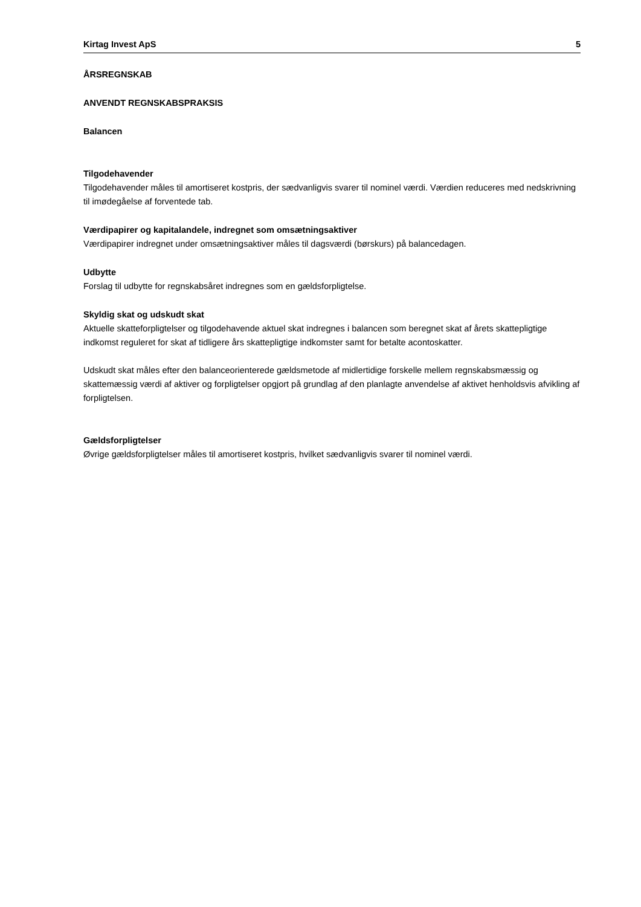Kirtag Invest ApS 5
ÅRSREGNSKAB
ANVENDT REGNSKABSPRAKSIS
Balancen
Tilgodehavender
Tilgodehavender måles til amortiseret kostpris, der sædvanligvis svarer til nominel værdi. Værdien reduceres med nedskrivning til imødegåelse af forventede tab.
Værdipapirer og kapitalandele, indregnet som omsætningsaktiver
Værdipapirer indregnet under omsætningsaktiver måles til dagsværdi (børskurs) på balancedagen.
Udbytte
Forslag til udbytte for regnskabsåret indregnes som en gældsforpligtelse.
Skyldig skat og udskudt skat
Aktuelle skatteforpligtelser og tilgodehavende aktuel skat indregnes i balancen som beregnet skat af årets skattepligtige indkomst reguleret for skat af tidligere års skattepligtige indkomster samt for betalte acontoskatter.
Udskudt skat måles efter den balanceorienterede gældsmetode af midlertidige forskelle mellem regnskabsmæssig og skattemæssig værdi af aktiver og forpligtelser opgjort på grundlag af den planlagte anvendelse af aktivet henholdsvis afvikling af forpligtelsen.
Gældsforpligtelser
Øvrige gældsforpligtelser måles til amortiseret kostpris, hvilket sædvanligvis svarer til nominel værdi.